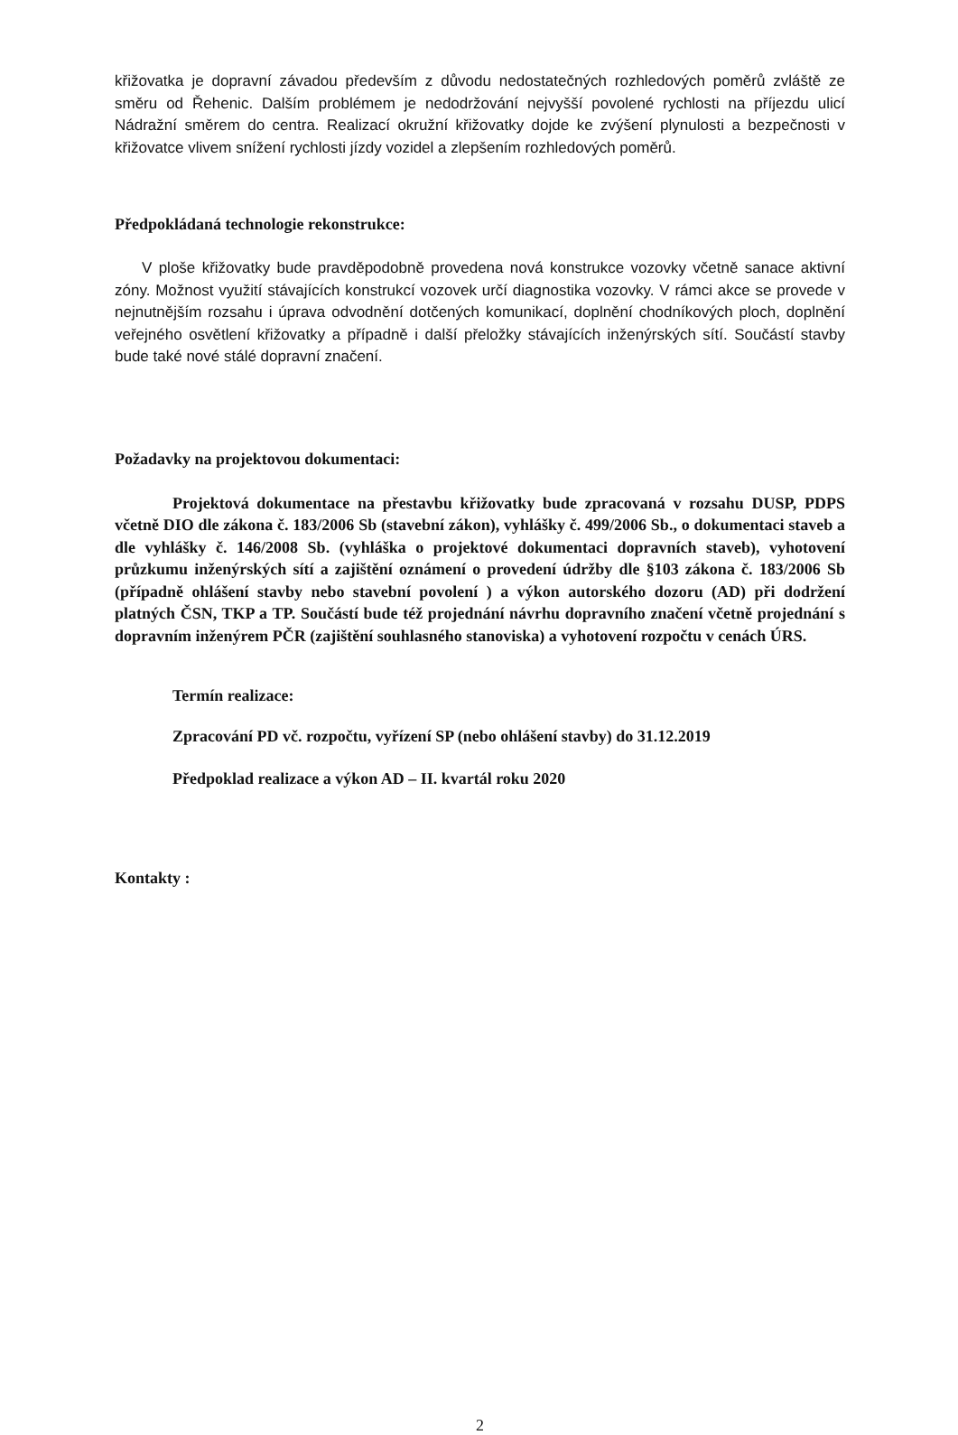křižovatka je dopravní závadou především z důvodu nedostatečných rozhledových poměrů zvláště ze směru od Řehenic. Dalším problémem je nedodržování nejvyšší povolené rychlosti na příjezdu ulicí Nádražní směrem do centra. Realizací okružní křižovatky dojde ke zvýšení plynulosti a bezpečnosti v křižovatce vlivem snížení rychlosti jízdy vozidel a zlepšením rozhledových poměrů.
Předpokládaná technologie rekonstrukce:
V ploše křižovatky bude pravděpodobně provedena nová konstrukce vozovky včetně sanace aktivní zóny. Možnost využití stávajících konstrukcí vozovek určí diagnostika vozovky. V rámci akce se provede v nejnutnějším rozsahu i úprava odvodnění dotčených komunikací, doplnění chodníkových ploch, doplnění veřejného osvětlení křižovatky a případně i další přeložky stávajících inženýrských sítí. Součástí stavby bude také nové stálé dopravní značení.
Požadavky na projektovou dokumentaci:
Projektová dokumentace na přestavbu křižovatky bude zpracovaná v rozsahu DUSP, PDPS včetně DIO dle zákona č. 183/2006 Sb (stavební zákon), vyhlášky č. 499/2006 Sb., o dokumentaci staveb a dle vyhlášky č. 146/2008 Sb. (vyhláška o projektové dokumentaci dopravních staveb), vyhotovení průzkumu inženýrských sítí a zajištění oznámení o provedení údržby dle §103 zákona č. 183/2006 Sb (případně ohlášení stavby nebo stavební povolení ) a výkon autorského dozoru (AD) při dodržení platných ČSN, TKP a TP. Součástí bude též projednání návrhu dopravního značení včetně projednání s dopravním inženýrem PČR (zajištění souhlasného stanoviska) a vyhotovení rozpočtu v cenách ÚRS.
Termín realizace:
Zpracování PD vč. rozpočtu, vyřízení SP (nebo ohlášení stavby) do 31.12.2019
Předpoklad realizace a výkon AD – II. kvartál roku 2020
Kontakty :
2